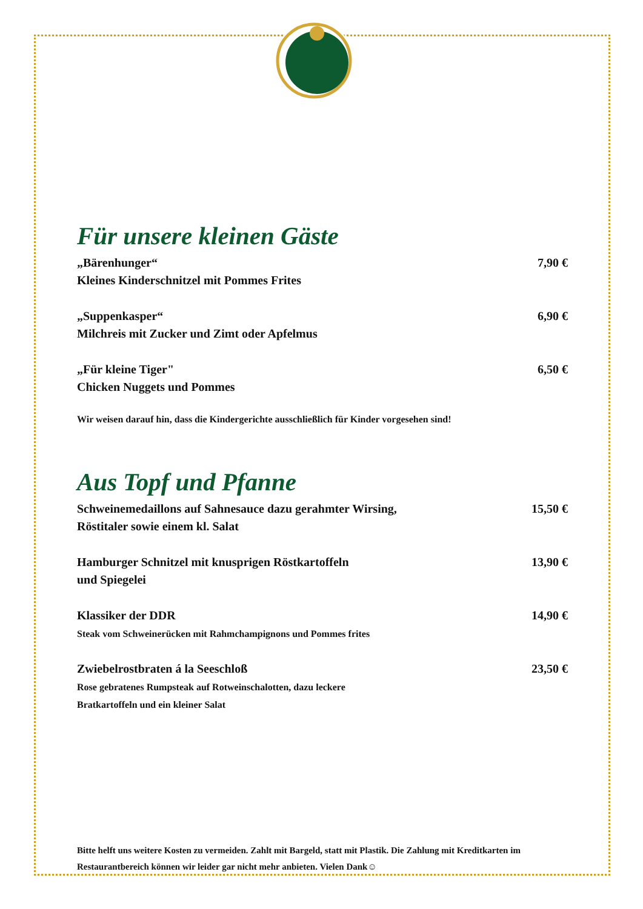Für unsere kleinen Gäste
„Bärenhunger“
Kleines Kinderschnitzel mit Pommes Frites
7,90 €
„Suppenkasper“
Milchreis mit Zucker und Zimt oder Apfelmus
6,90 €
„Für kleine Tiger"
Chicken Nuggets und Pommes
6,50 €
Wir weisen darauf hin, dass die Kindergerichte ausschließlich für Kinder vorgesehen sind!
Aus Topf und Pfanne
Schweinemedaillons auf Sahnesauce dazu gerahmter Wirsing,
Röstitaler sowie einem kl. Salat
15,50 €
Hamburger Schnitzel mit knusprigen Röstkartoffeln
und Spiegelei
13,90 €
Klassiker der DDR
Steak vom Schweinerücken mit Rahmchampignons und Pommes frites
14,90 €
Zwiebelrostbraten á la Seeschloß
Rose gebratenes Rumpsteak auf Rotweinschalotten, dazu leckere
Bratkartoffeln und ein kleiner Salat
23,50 €
Bitte helft uns weitere Kosten zu vermeiden. Zahlt mit Bargeld, statt mit Plastik. Die Zahlung mit Kreditkarten im Restaurantbereich können wir leider gar nicht mehr anbieten. Vielen Dank☺